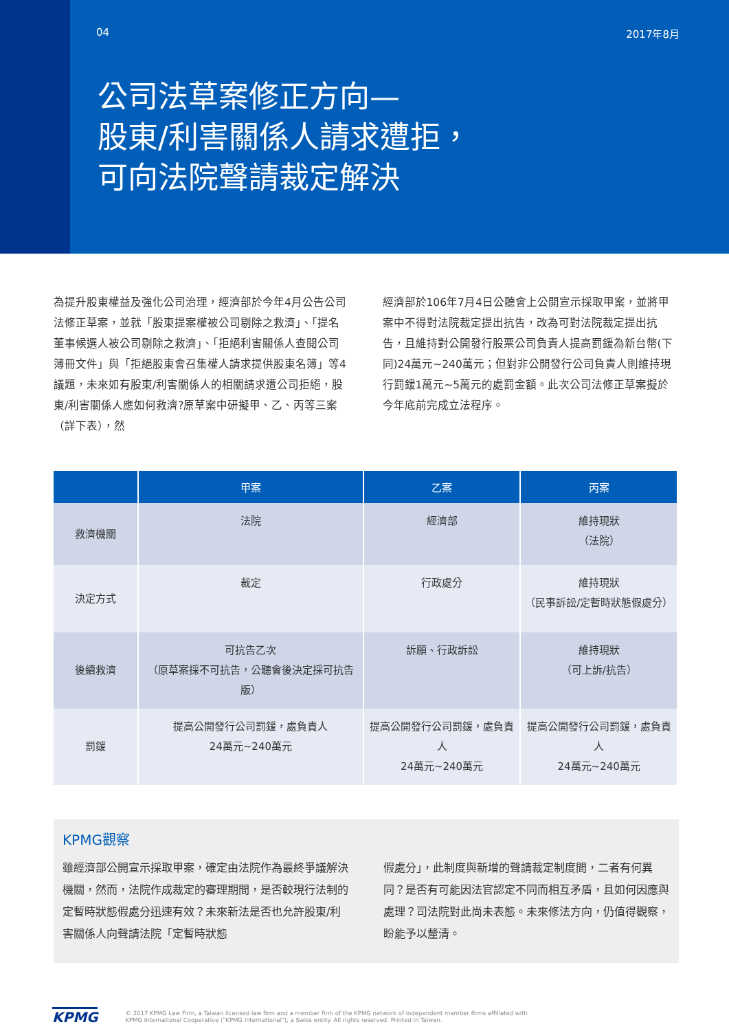04 2017年8月
公司法草案修正方向—
股東/利害關係人請求遭拒，
可向法院聲請裁定解決
為提升股東權益及強化公司治理，經濟部於今年4月公告公司法修正草案，並就「股東提案權被公司剔除之救濟」、「提名董事候選人被公司剔除之救濟」、「拒絕利害關係人查閱公司簿冊文件」與「拒絕股東會召集權人請求提供股東名簿」等4議題，未來如有股東/利害關係人的相關請求遭公司拒絕，股東/利害關係人應如何救濟?原草案中研擬甲、乙、丙等三案（詳下表），然
經濟部於106年7月4日公聽會上公開宣示採取甲案，並將甲案中不得對法院裁定提出抗告，改為可對法院裁定提出抗告，且維持對公開發行股票公司負責人提高罰鍰為新台幣(下同)24萬元~240萬元；但對非公開發行公司負責人則維持現行罰鍰1萬元~5萬元的處罰金額。此次公司法修正草案擬於今年底前完成立法程序。
| | 甲案 | 乙案 | 丙案 |
| --- | --- | --- | --- |
| 救濟機關 | 法院 | 經濟部 | 維持現狀 （法院） |
| 決定方式 | 裁定 | 行政處分 | 維持現狀 （民事訴訟/定暫時狀態假處分） |
| 後續救濟 | 可抗告乙次 （原草案採不可抗告，公聽會後決定採可抗告版） | 訴願、行政訴訟 | 維持現狀 （可上訴/抗告） |
| 罰鍰 | 提高公開發行公司罰鍰，處負責人 24萬元~240萬元 | 提高公開發行公司罰鍰，處負責人 24萬元~240萬元 | 提高公開發行公司罰鍰，處負責人 24萬元~240萬元 |
KPMG觀察
雖經濟部公開宣示採取甲案，確定由法院作為最終爭議解決機關，然而，法院作成裁定的審理期間，是否較現行法制的定暫時狀態假處分迅速有效？未來新法是否也允許股東/利害關係人向聲請法院「定暫時狀態
假處分」，此制度與新增的聲請裁定制度間，二者有何異同？是否有可能因法官認定不同而相互矛盾，且如何因應與處理？司法院對此尚未表態。未來修法方向，仍值得觀察，盼能予以釐清。
KPMG © 2017 KPMG Law Firm, a Taiwan licensed law firm and a member firm of the KPMG network of independent member firms affiliated with
KPMG International Cooperative ("KPMG International"), a Swiss entity. All rights reserved. Printed in Taiwan.